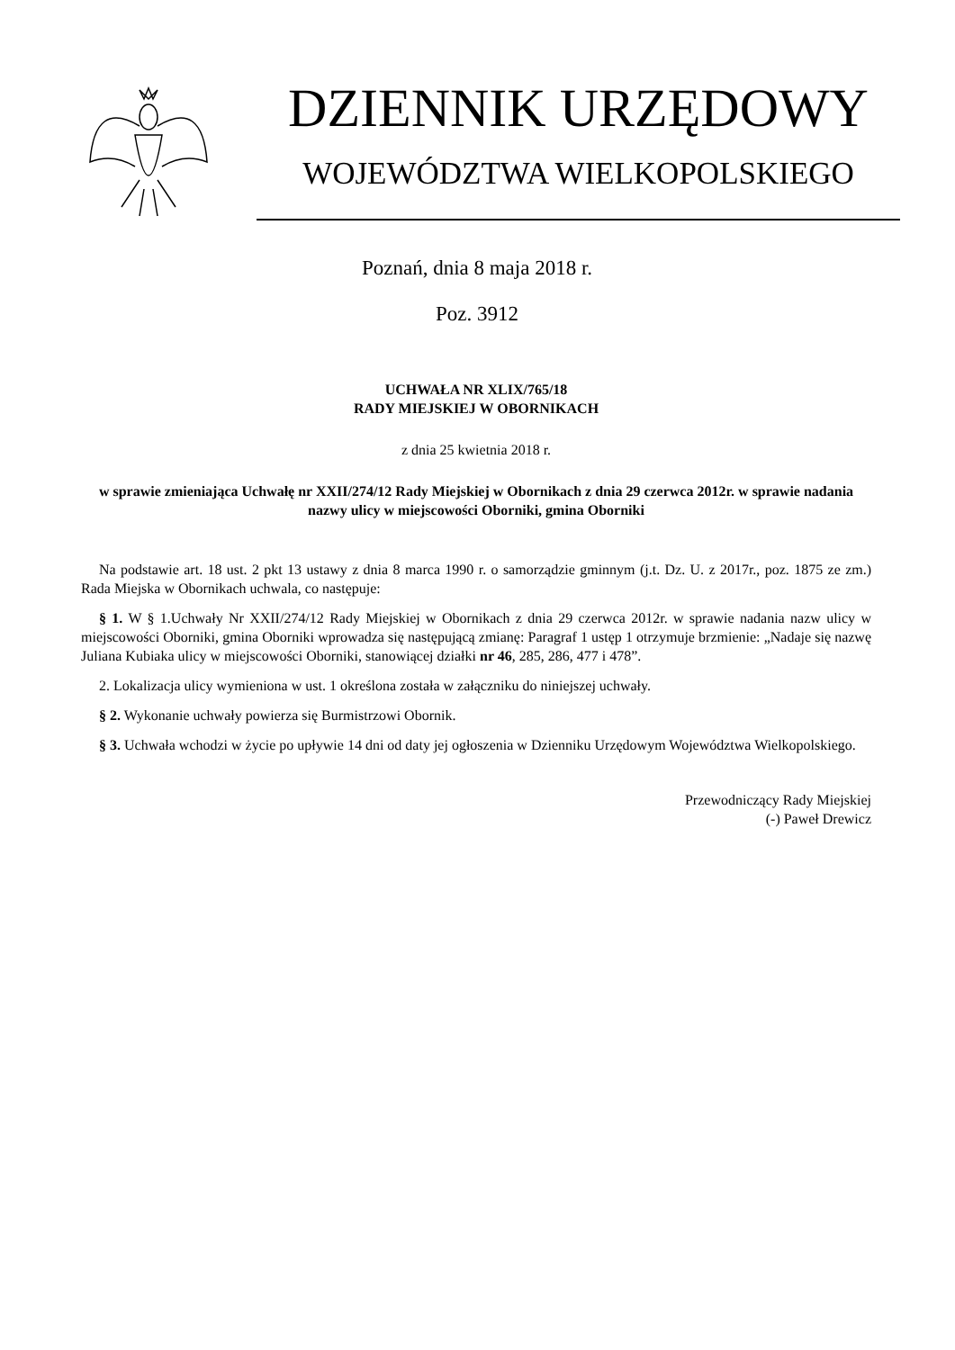DZIENNIK URZĘDOWY
WOJEWÓDZTWA WIELKOPOLSKIEGO
Poznań, dnia 8 maja 2018 r.
Poz. 3912
UCHWAŁA NR XLIX/765/18
RADY MIEJSKIEJ W OBORNIKACH
z dnia 25 kwietnia 2018 r.
w sprawie zmieniająca Uchwałę nr XXII/274/12 Rady Miejskiej w Obornikach z dnia 29 czerwca 2012r. w sprawie nadania nazwy ulicy w miejscowości Oborniki, gmina Oborniki
Na podstawie art. 18 ust. 2 pkt 13 ustawy z dnia 8 marca 1990 r. o samorządzie gminnym (j.t. Dz. U. z 2017r., poz. 1875 ze zm.) Rada Miejska w Obornikach uchwala, co następuje:
§ 1. W § 1.Uchwały Nr XXII/274/12 Rady Miejskiej w Obornikach z dnia 29 czerwca 2012r. w sprawie nadania nazw ulicy w miejscowości Oborniki, gmina Oborniki wprowadza się następującą zmianę: Paragraf 1 ustęp 1 otrzymuje brzmienie: „Nadaje się nazwę Juliana Kubiaka ulicy w miejscowości Oborniki, stanowiącej działki nr 46, 285, 286, 477 i 478”.
2. Lokalizacja ulicy wymieniona w ust. 1 określona została w załączniku do niniejszej uchwały.
§ 2. Wykonanie uchwały powierza się Burmistrzowi Obornik.
§ 3. Uchwała wchodzi w życie po upływie 14 dni od daty jej ogłoszenia w Dzienniku Urzędowym Województwa Wielkopolskiego.
Przewodniczący Rady Miejskiej
(-) Paweł Drewicz